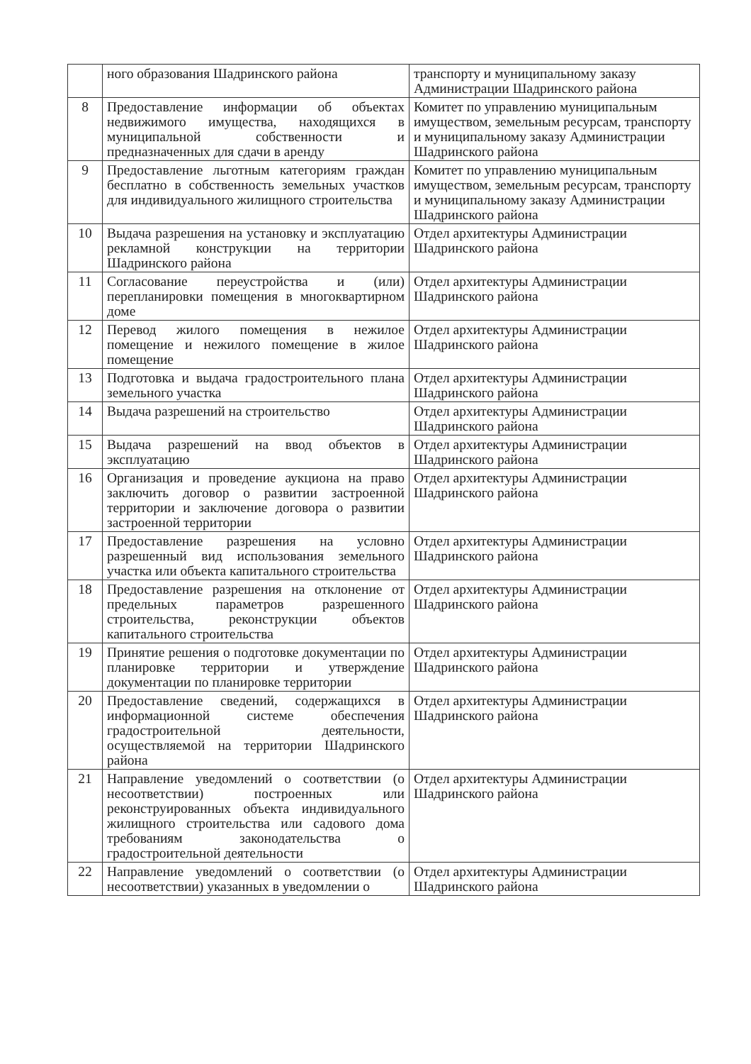| | ного образования Шадринского района | транспорту и муниципальному заказу Администрации Шадринского района |
| 8 | Предоставление информации об объектах недвижимого имущества, находящихся в муниципальной собственности и предназначенных для сдачи в аренду | Комитет по управлению муниципальным имуществом, земельным ресурсам, транспорту и муниципальному заказу Администрации Шадринского района |
| 9 | Предоставление льготным категориям граждан бесплатно в собственность земельных участков для индивидуального жилищного строительства | Комитет по управлению муниципальным имуществом, земельным ресурсам, транспорту и муниципальному заказу Администрации Шадринского района |
| 10 | Выдача разрешения на установку и эксплуатацию рекламной конструкции на территории Шадринского района | Отдел архитектуры Администрации Шадринского района |
| 11 | Согласование переустройства и (или) перепланировки помещения в многоквартирном доме | Отдел архитектуры Администрации Шадринского района |
| 12 | Перевод жилого помещения в нежилое помещение и нежилого помещение в жилое помещение | Отдел архитектуры Администрации Шадринского района |
| 13 | Подготовка и выдача градостроительного плана земельного участка | Отдел архитектуры Администрации Шадринского района |
| 14 | Выдача разрешений на строительство | Отдел архитектуры Администрации Шадринского района |
| 15 | Выдача разрешений на ввод объектов в эксплуатацию | Отдел архитектуры Администрации Шадринского района |
| 16 | Организация и проведение аукциона на право заключить договор о развитии застроенной территории и заключение договора о развитии застроенной территории | Отдел архитектуры Администрации Шадринского района |
| 17 | Предоставление разрешения на условно разрешенный вид использования земельного участка или объекта капитального строительства | Отдел архитектуры Администрации Шадринского района |
| 18 | Предоставление разрешения на отклонение от предельных параметров разрешенного строительства, реконструкции объектов капитального строительства | Отдел архитектуры Администрации Шадринского района |
| 19 | Принятие решения о подготовке документации по планировке территории и утверждение документации по планировке территории | Отдел архитектуры Администрации Шадринского района |
| 20 | Предоставление сведений, содержащихся в информационной системе обеспечения градостроительной деятельности, осуществляемой на территории Шадринского района | Отдел архитектуры Администрации Шадринского района |
| 21 | Направление уведомлений о соответствии (о несоответствии) построенных или реконструированных объекта индивидуального жилищного строительства или садового дома требованиям законодательства о градостроительной деятельности | Отдел архитектуры Администрации Шадринского района |
| 22 | Направление уведомлений о соответствии (о несоответствии) указанных в уведомлении о | Отдел архитектуры Администрации Шадринского района |